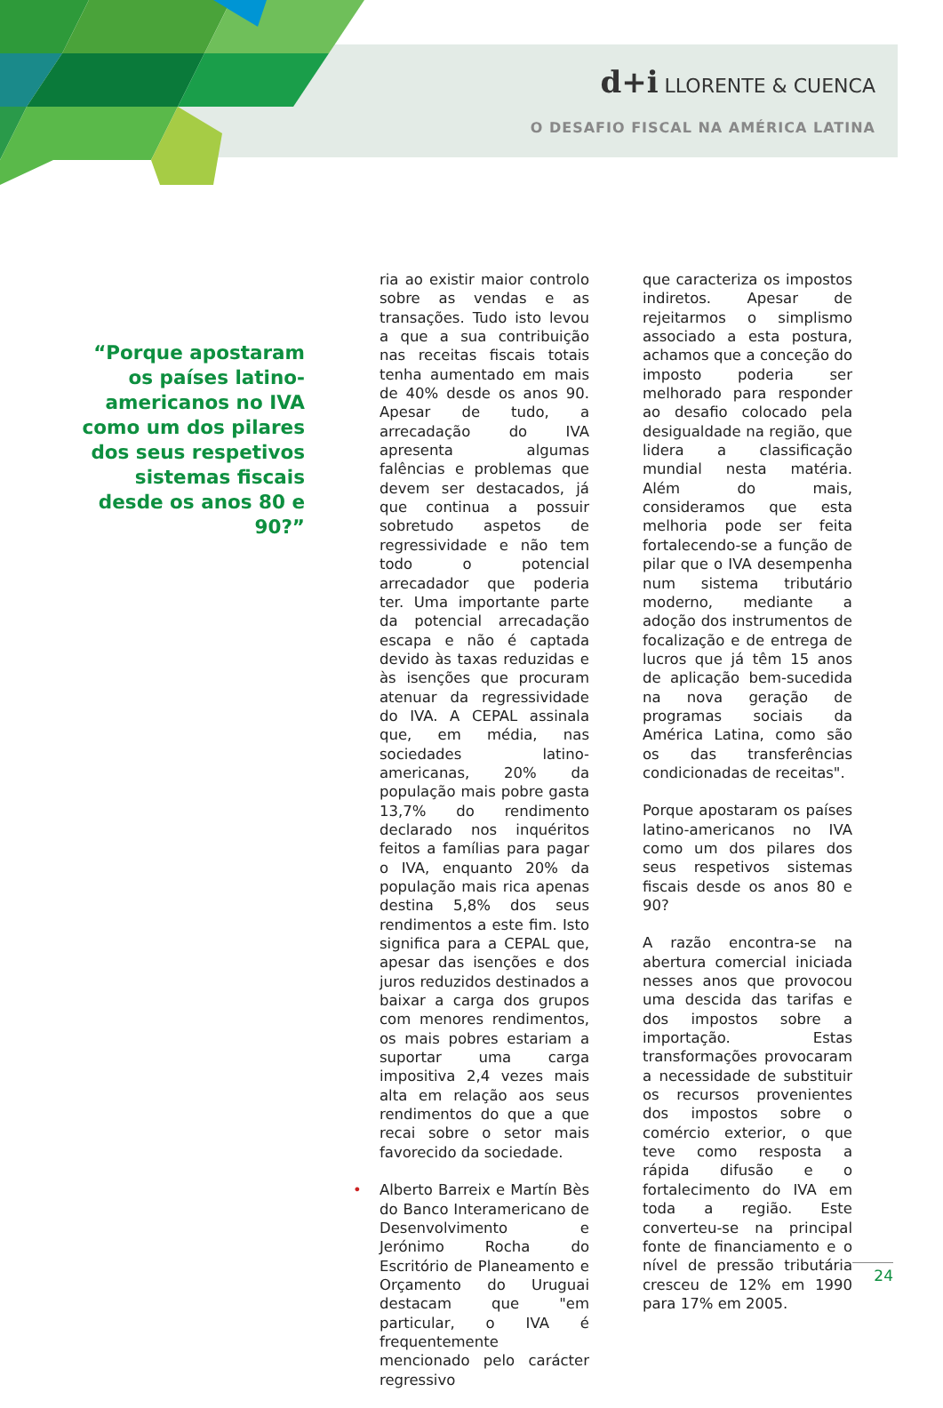d+i LLORENTE & CUENCA
O DESAFIO FISCAL NA AMÉRICA LATINA
“Porque apostaram os países latino-americanos no IVA como um dos pilares dos seus respetivos sistemas fiscais desde os anos 80 e 90?”
ria ao existir maior controlo sobre as vendas e as transações. Tudo isto levou a que a sua contribuição nas receitas fiscais totais tenha aumentado em mais de 40% desde os anos 90. Apesar de tudo, a arrecadação do IVA apresenta algumas falências e problemas que devem ser destacados, já que continua a possuir sobretudo aspetos de regressividade e não tem todo o potencial arrecadador que poderia ter. Uma importante parte da potencial arrecadação escapa e não é captada devido às taxas reduzidas e às isenções que procuram atenuar da regressividade do IVA. A CEPAL assinala que, em média, nas sociedades latino-americanas, 20% da população mais pobre gasta 13,7% do rendimento declarado nos inquéritos feitos a famílias para pagar o IVA, enquanto 20% da população mais rica apenas destina 5,8% dos seus rendimentos a este fim. Isto significa para a CEPAL que, apesar das isenções e dos juros reduzidos destinados a baixar a carga dos grupos com menores rendimentos, os mais pobres estariam a suportar uma carga impositiva 2,4 vezes mais alta em relação aos seus rendimentos do que a que recai sobre o setor mais favorecido da sociedade.
• Alberto Barreix e Martín Bès do Banco Interamericano de Desenvolvimento e Jerónimo Rocha do Escritório de Planeamento e Orçamento do Uruguai destacam que "em particular, o IVA é frequentemente mencionado pelo carácter regressivo
que caracteriza os impostos indiretos. Apesar de rejeitarmos o simplismo associado a esta postura, achamos que a conceção do imposto poderia ser melhorado para responder ao desafio colocado pela desigualdade na região, que lidera a classificação mundial nesta matéria. Além do mais, consideramos que esta melhoria pode ser feita fortalecendo-se a função de pilar que o IVA desempenha num sistema tributário moderno, mediante a adoção dos instrumentos de focalização e de entrega de lucros que já têm 15 anos de aplicação bem-sucedida na nova geração de programas sociais da América Latina, como são os das transferências condicionadas de receitas".
Porque apostaram os países latino-americanos no IVA como um dos pilares dos seus respetivos sistemas fiscais desde os anos 80 e 90?
A razão encontra-se na abertura comercial iniciada nesses anos que provocou uma descida das tarifas e dos impostos sobre a importação. Estas transformações provocaram a necessidade de substituir os recursos provenientes dos impostos sobre o comércio exterior, o que teve como resposta a rápida difusão e o fortalecimento do IVA em toda a região. Este converteu-se na principal fonte de financiamento e o nível de pressão tributária cresceu de 12% em 1990 para 17% em 2005.
24